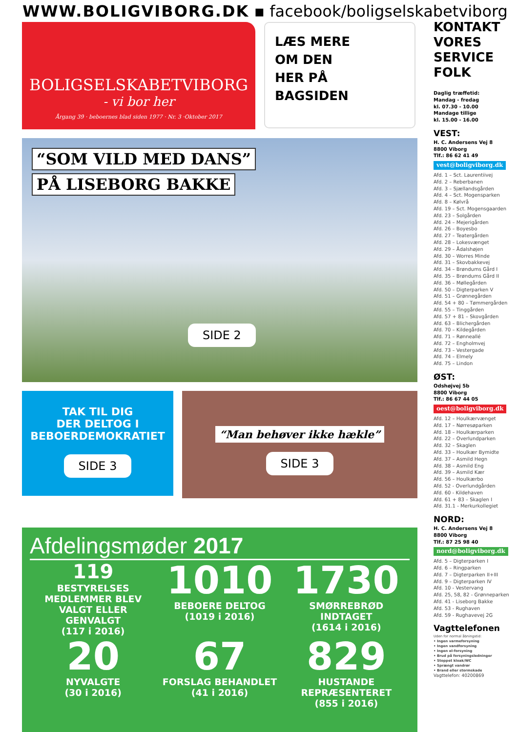WWW.BOLIGVIBORG.DK ▪ facebook/boligselskabetviborg
BOLIGSELSKABETVIBORG
- vi bor her
Årgang 39 · beboernes blad siden 1977 · Nr. 3 ·Oktober 2017
LÆS MERE
OM DEN
HER PÅ
BAGSIDEN
“SOM VILD MED DANS”
PÅ LISEBORG BAKKE
SIDE 2
TAK TIL DIG
DER DELTOG I
BEBOERDEMOKRATIET
SIDE 3
“Man behøver ikke hækle”
SIDE 3
Afdelingsmøder 2017
119
BESTYRELSES MEDLEMMER BLEV VALGT ELLER GENVALGT
(117 i 2016)
1010
BEBOERE DELTOG
(1019 i 2016)
1730
SMØRREBRØD INDTAGET
(1614 i 2016)
20
NYVALGTE
(30 i 2016)
67
FORSLAG BEHANDLET
(41 i 2016)
829
HUSTANDE REPRÆSENTERET
(855 i 2016)
KONTAKT VORES SERVICE FOLK
Daglig træffetid:
Mandag - fredag
kl. 07.30 - 10.00
Mandage tillige
kl. 15.00 - 16.00
VEST:
H. C. Andersens Vej 8
8800 Viborg
Tlf.: 86 62 41 49
vest@boligviborg.dk
Afd. 1 – Sct. Laurentiivej
Afd. 2 – Reberbanen
Afd. 3 – Sjællandsgården
Afd. 4 – Sct. Mogensparken
Afd. 8 – Kølvrå
Afd. 19 – Sct. Mogensgaarden
Afd. 23 – Solgården
Afd. 24 – Mejerigården
Afd. 26 – Boyesbo
Afd. 27 – Teatergården
Afd. 28 – Lokesvænget
Afd. 29 – Ådalshøjen
Afd. 30 – Worres Minde
Afd. 31 – Skovbakkevej
Afd. 34 – Brøndums Gård I
Afd. 35 – Brøndums Gård II
Afd. 36 – Møllegården
Afd. 50 – Digterparken V
Afd. 51 – Grønnegården
Afd. 54 + 80 – Tømmergården
Afd. 55 – Tinggården
Afd. 57 + 81 – Skovgården
Afd. 63 – Blichergården
Afd. 70 – Kildegården
Afd. 71 – Rønneallé
Afd. 72 – Engholmvej
Afd. 73 – Vestergade
Afd. 74 – Elmely
Afd. 75 – Lindon
ØST:
Odshøjvej 5b
8800 Viborg
Tlf.: 86 67 44 05
oest@boligviborg.dk
Afd. 12 – Houlkærvænget
Afd. 17 – Nørresøparken
Afd. 18 – Houlkærparken
Afd. 22 – Overlundparken
Afd. 32 – Skaglen
Afd. 33 – Houlkær Bymidte
Afd. 37 – Asmild Hegn
Afd. 38 – Asmild Eng
Afd. 39 – Asmild Kær
Afd. 56 – Houlkærbo
Afd. 52 - Overlundgården
Afd. 60 - Kildehaven
Afd. 61 + 83 – Skaglen I
Afd. 31.1 - Merkurkollegiet
NORD:
H. C. Andersens Vej 8
8800 Viborg
Tlf.: 87 25 98 40
nord@boligviborg.dk
Afd. 5 – Digterparken I
Afd. 6 – Ringparken
Afd. 7 – Digterparken II+III
Afd. 9 – Digterparken IV
Afd. 10 - Vestervang
Afd. 25, 58, 82 - Grønneparken
Afd. 41 - Liseborg Bakke
Afd. 53 - Rughaven
Afd. 59 - Rughavevej 2G
Vagttelefonen
Uden for normal åbningstid:
• Ingen varmeforsyning
• Ingen vandforsyning
• Ingen el-forsyning
• Brud på forsyningsledninger
• Stoppet kloak/WC
• Sprængt vandrør
• Brand eller stormskade
Vagttelefon: 40200869